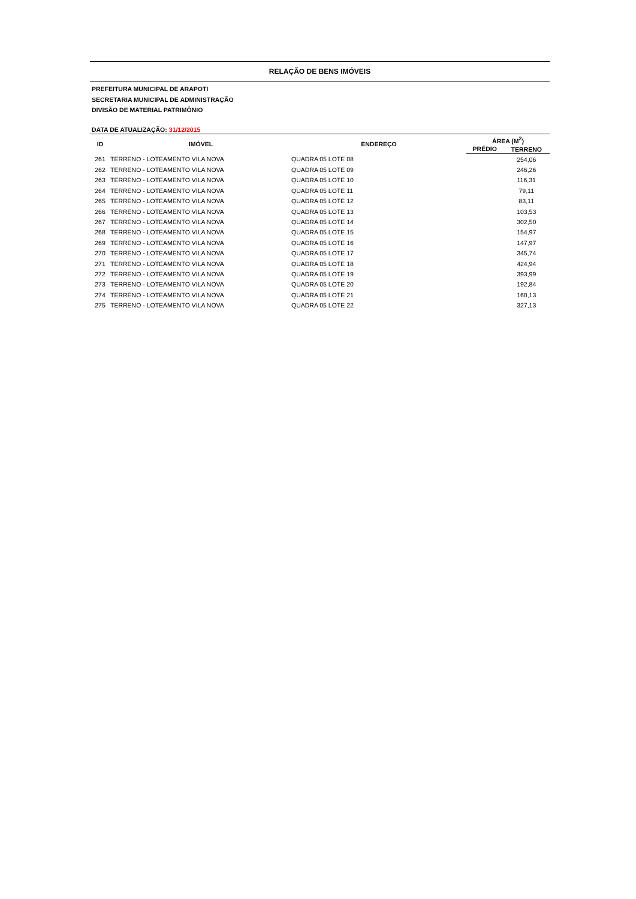RELAÇÃO DE BENS IMÓVEIS
PREFEITURA MUNICIPAL DE ARAPOTI
SECRETARIA MUNICIPAL DE ADMINISTRAÇÃO
DIVISÃO DE MATERIAL PATRIMÔNIO
DATA DE ATUALIZAÇÃO: 31/12/2015
| ID | IMÓVEL | ENDEREÇO | ÁREA (M<sup>2</sup>) | |
| --- | --- | --- | --- | --- |
| | | | PRÉDIO | TERRENO |
| 261 | TERRENO - LOTEAMENTO VILA NOVA | QUADRA 05 LOTE 08 | | 254,06 |
| 262 | TERRENO - LOTEAMENTO VILA NOVA | QUADRA 05 LOTE 09 | | 246,26 |
| 263 | TERRENO - LOTEAMENTO VILA NOVA | QUADRA 05 LOTE 10 | | 116,31 |
| 264 | TERRENO - LOTEAMENTO VILA NOVA | QUADRA 05 LOTE 11 | | 79,11 |
| 265 | TERRENO - LOTEAMENTO VILA NOVA | QUADRA 05 LOTE 12 | | 83,11 |
| 266 | TERRENO - LOTEAMENTO VILA NOVA | QUADRA 05 LOTE 13 | | 103,53 |
| 267 | TERRENO - LOTEAMENTO VILA NOVA | QUADRA 05 LOTE 14 | | 302,50 |
| 268 | TERRENO - LOTEAMENTO VILA NOVA | QUADRA 05 LOTE 15 | | 154,97 |
| 269 | TERRENO - LOTEAMENTO VILA NOVA | QUADRA 05 LOTE 16 | | 147,97 |
| 270 | TERRENO - LOTEAMENTO VILA NOVA | QUADRA 05 LOTE 17 | | 345,74 |
| 271 | TERRENO - LOTEAMENTO VILA NOVA | QUADRA 05 LOTE 18 | | 424,94 |
| 272 | TERRENO - LOTEAMENTO VILA NOVA | QUADRA 05 LOTE 19 | | 393,99 |
| 273 | TERRENO - LOTEAMENTO VILA NOVA | QUADRA 05 LOTE 20 | | 192,84 |
| 274 | TERRENO - LOTEAMENTO VILA NOVA | QUADRA 05 LOTE 21 | | 160,13 |
| 275 | TERRENO - LOTEAMENTO VILA NOVA | QUADRA 05 LOTE 22 | | 327,13 |